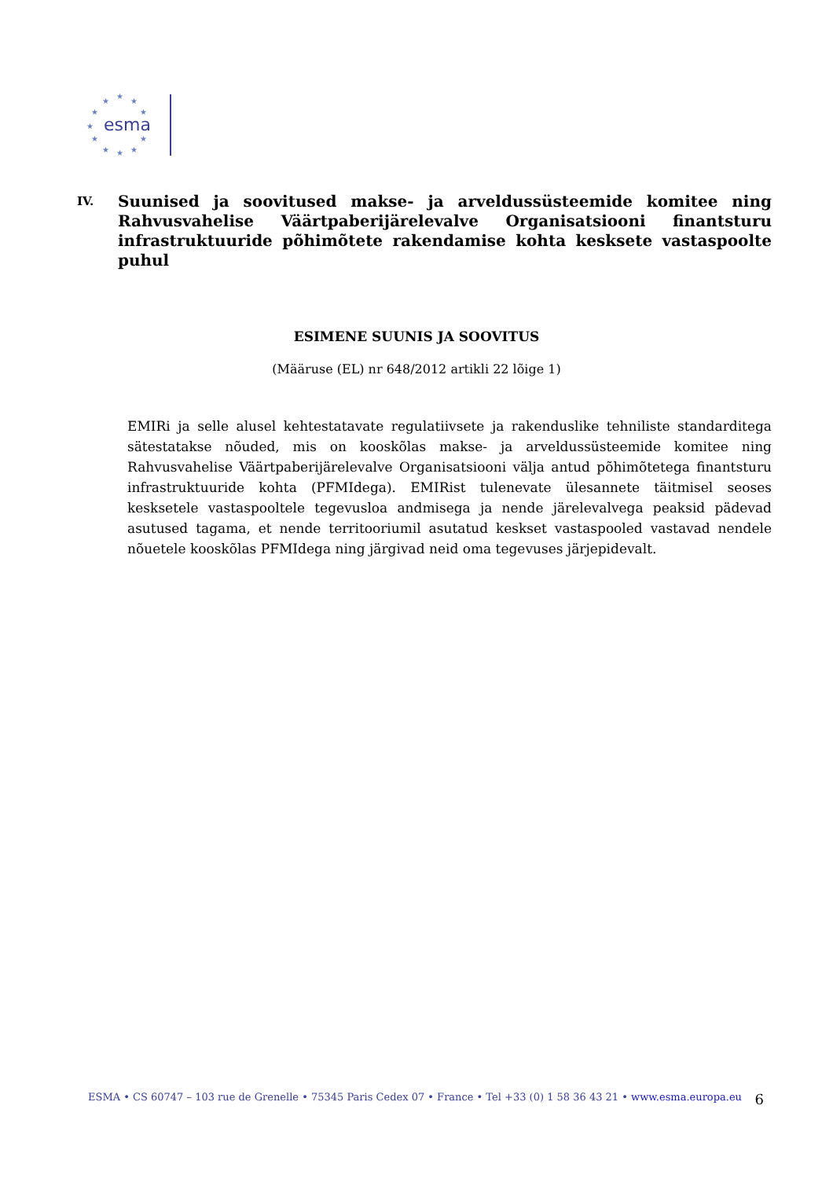★
★
★
★
★
★
★
★
★
★
★
esma
IV. Suunised ja soovitused makse- ja arveldussüsteemide komitee ning Rahvusvahelise Väärtpaberijärelevalve Organisatsiooni finantsturu infrastruktuuride põhimõtete rakendamise kohta kesksete vastaspoolte puhul
ESIMENE SUUNIS JA SOOVITUS
(Määruse (EL) nr 648/2012 artikli 22 lõige 1)
EMIRi ja selle alusel kehtestatavate regulatiivsete ja rakenduslike tehniliste standarditega sätestatakse nõuded, mis on kooskõlas makse- ja arveldussüsteemide komitee ning Rahvusvahelise Väärtpaberijärelevalve Organisatsiooni välja antud põhimõtetega finantsturu infrastruktuuride kohta (PFMIdega). EMIRist tulenevate ülesannete täitmisel seoses kesksetele vastaspooltele tegevusloa andmisega ja nende järelevalvega peaksid pädevad asutused tagama, et nende territooriumil asutatud keskset vastaspooled vastavad nendele nõuetele kooskõlas PFMIdega ning järgivad neid oma tegevuses järjepidevalt.
ESMA • CS 60747 – 103 rue de Grenelle • 75345 Paris Cedex 07 • France • Tel +33 (0) 1 58 36 43 21 • www.esma.europa.eu 6